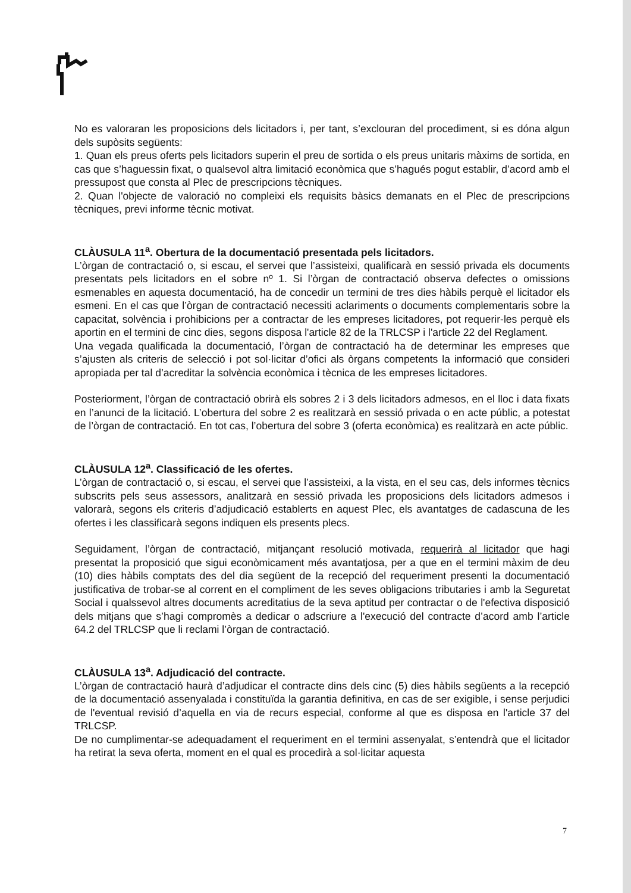No es valoraran les proposicions dels licitadors i, per tant, s’exclouran del procediment, si es dóna algun dels supòsits següents:
1. Quan els preus oferts pels licitadors superin el preu de sortida o els preus unitaris màxims de sortida, en cas que s’haguessin fixat, o qualsevol altra limitació econòmica que s’hagués pogut establir, d’acord amb el pressupost que consta al Plec de prescripcions tècniques.
2. Quan l'objecte de valoració no compleixi els requisits bàsics demanats en el Plec de prescripcions tècniques, previ informe tècnic motivat.
CLÀUSULA 11<sup>a</sup>. Obertura de la documentació presentada pels licitadors.
L’òrgan de contractació o, si escau, el servei que l’assisteixi, qualificarà en sessió privada els documents presentats pels licitadors en el sobre nº 1. Si l’òrgan de contractació observa defectes o omissions esmenables en aquesta documentació, ha de concedir un termini de tres dies hàbils perquè el licitador els esmeni. En el cas que l’òrgan de contractació necessiti aclariments o documents complementaris sobre la capacitat, solvència i prohibicions per a contractar de les empreses licitadores, pot requerir-les perquè els aportin en el termini de cinc dies, segons disposa l'article 82 de la TRLCSP i l'article 22 del Reglament.
Una vegada qualificada la documentació, l’òrgan de contractació ha de determinar les empreses que s’ajusten als criteris de selecció i pot sol·licitar d’ofici als òrgans competents la informació que consideri apropiada per tal d’acreditar la solvència econòmica i tècnica de les empreses licitadores.
Posteriorment, l’òrgan de contractació obrirà els sobres 2 i 3 dels licitadors admesos, en el lloc i data fixats en l’anunci de la licitació. L’obertura del sobre 2 es realitzarà en sessió privada o en acte públic, a potestat de l’òrgan de contractació. En tot cas, l’obertura del sobre 3 (oferta econòmica) es realitzarà en acte públic.
CLÀUSULA 12<sup>a</sup>. Classificació de les ofertes.
L’òrgan de contractació o, si escau, el servei que l’assisteixi, a la vista, en el seu cas, dels informes tècnics subscrits pels seus assessors, analitzarà en sessió privada les proposicions dels licitadors admesos i valorarà, segons els criteris d’adjudicació establerts en aquest Plec, els avantatges de cadascuna de les ofertes i les classificarà segons indiquen els presents plecs.
Seguidament, l’òrgan de contractació, mitjançant resolució motivada, requerirà al licitador que hagi presentat la proposició que sigui econòmicament més avantatjosa, per a que en el termini màxim de deu (10) dies hàbils comptats des del dia següent de la recepció del requeriment presenti la documentació justificativa de trobar-se al corrent en el compliment de les seves obligacions tributaries i amb la Seguretat Social i qualssevol altres documents acreditatius de la seva aptitud per contractar o de l'efectiva disposició dels mitjans que s’hagi compromès a dedicar o adscriure a l'execució del contracte d’acord amb l’article 64.2 del TRLCSP que li reclami l’òrgan de contractació.
CLÀUSULA 13<sup>a</sup>. Adjudicació del contracte.
L’òrgan de contractació haurà d’adjudicar el contracte dins dels cinc (5) dies hàbils següents a la recepció de la documentació assenyalada i constituïda la garantia definitiva, en cas de ser exigible, i sense perjudici de l'eventual revisió d’aquella en via de recurs especial, conforme al que es disposa en l'article 37 del TRLCSP.
De no cumplimentar-se adequadament el requeriment en el termini assenyalat, s’entendrà que el licitador ha retirat la seva oferta, moment en el qual es procedirà a sol·licitar aquesta
7